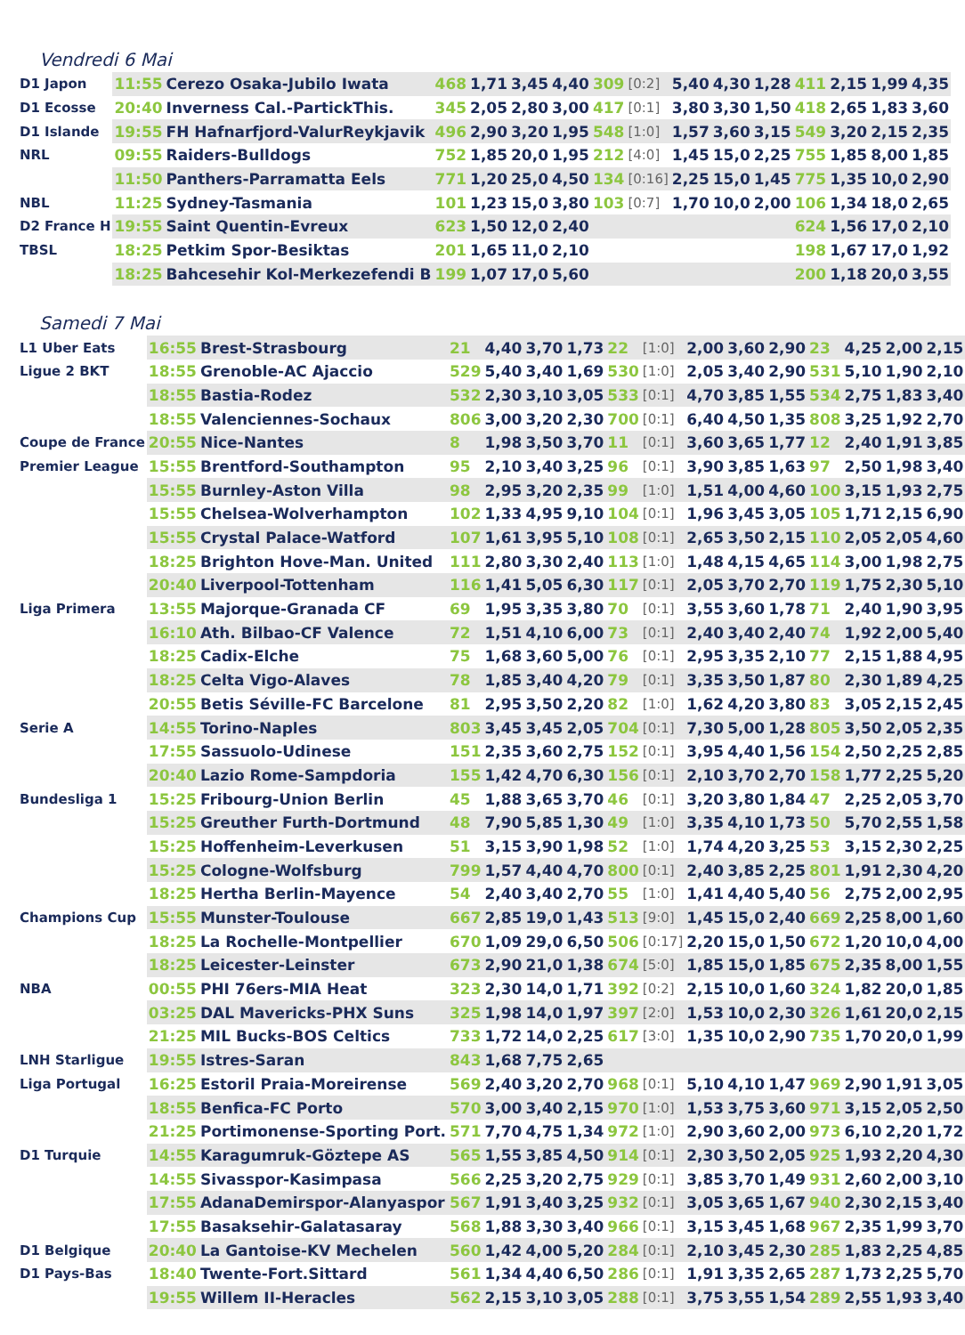Vendredi 6 Mai
| D1 Japon | 11:55 | Cerezo Osaka-Jubilo Iwata | 468 | 1,71 | 3,45 | 4,40 | 309 | [0:2] | 5,40 | 4,30 | 1,28 | 411 | 2,15 | 1,99 | 4,35 |
| D1 Ecosse | 20:40 | Inverness Cal.-PartickThis. | 345 | 2,05 | 2,80 | 3,00 | 417 | [0:1] | 3,80 | 3,30 | 1,50 | 418 | 2,65 | 1,83 | 3,60 |
| D1 Islande | 19:55 | FH Hafnarfjord-ValurReykjavik | 496 | 2,90 | 3,20 | 1,95 | 548 | [1:0] | 1,57 | 3,60 | 3,15 | 549 | 3,20 | 2,15 | 2,35 |
| NRL | 09:55 | Raiders-Bulldogs | 752 | 1,85 | 20,0 | 1,95 | 212 | [4:0] | 1,45 | 15,0 | 2,25 | 755 | 1,85 | 8,00 | 1,85 |
| | 11:50 | Panthers-Parramatta Eels | 771 | 1,20 | 25,0 | 4,50 | 134 | [0:16] | 2,25 | 15,0 | 1,45 | 775 | 1,35 | 10,0 | 2,90 |
| NBL | 11:25 | Sydney-Tasmania | 101 | 1,23 | 15,0 | 3,80 | 103 | [0:7] | 1,70 | 10,0 | 2,00 | 106 | 1,34 | 18,0 | 2,65 |
| D2 France H | 19:55 | Saint Quentin-Evreux | 623 | 1,50 | 12,0 | 2,40 | | | | | | 624 | 1,56 | 17,0 | 2,10 |
| TBSL | 18:25 | Petkim Spor-Besiktas | 201 | 1,65 | 11,0 | 2,10 | | | | | | 198 | 1,67 | 17,0 | 1,92 |
| | 18:25 | Bahcesehir Kol-Merkezefendi B | 199 | 1,07 | 17,0 | 5,60 | | | | | | 200 | 1,18 | 20,0 | 3,55 |
Samedi 7 Mai
| L1 Uber Eats | 16:55 | Brest-Strasbourg | 21 | 4,40 | 3,70 | 1,73 | 22 | [1:0] | 2,00 | 3,60 | 2,90 | 23 | 4,25 | 2,00 | 2,15 |
| Ligue 2 BKT | 18:55 | Grenoble-AC Ajaccio | 529 | 5,40 | 3,40 | 1,69 | 530 | [1:0] | 2,05 | 3,40 | 2,90 | 531 | 5,10 | 1,90 | 2,10 |
| | 18:55 | Bastia-Rodez | 532 | 2,30 | 3,10 | 3,05 | 533 | [0:1] | 4,70 | 3,85 | 1,55 | 534 | 2,75 | 1,83 | 3,40 |
| | 18:55 | Valenciennes-Sochaux | 806 | 3,00 | 3,20 | 2,30 | 700 | [0:1] | 6,40 | 4,50 | 1,35 | 808 | 3,25 | 1,92 | 2,70 |
| Coupe de France | 20:55 | Nice-Nantes | 8 | 1,98 | 3,50 | 3,70 | 11 | [0:1] | 3,60 | 3,65 | 1,77 | 12 | 2,40 | 1,91 | 3,85 |
| Premier League | 15:55 | Brentford-Southampton | 95 | 2,10 | 3,40 | 3,25 | 96 | [0:1] | 3,90 | 3,85 | 1,63 | 97 | 2,50 | 1,98 | 3,40 |
| | 15:55 | Burnley-Aston Villa | 98 | 2,95 | 3,20 | 2,35 | 99 | [1:0] | 1,51 | 4,00 | 4,60 | 100 | 3,15 | 1,93 | 2,75 |
| | 15:55 | Chelsea-Wolverhampton | 102 | 1,33 | 4,95 | 9,10 | 104 | [0:1] | 1,96 | 3,45 | 3,05 | 105 | 1,71 | 2,15 | 6,90 |
| | 15:55 | Crystal Palace-Watford | 107 | 1,61 | 3,95 | 5,10 | 108 | [0:1] | 2,65 | 3,50 | 2,15 | 110 | 2,05 | 2,05 | 4,60 |
| | 18:25 | Brighton Hove-Man. United | 111 | 2,80 | 3,30 | 2,40 | 113 | [1:0] | 1,48 | 4,15 | 4,65 | 114 | 3,00 | 1,98 | 2,75 |
| | 20:40 | Liverpool-Tottenham | 116 | 1,41 | 5,05 | 6,30 | 117 | [0:1] | 2,05 | 3,70 | 2,70 | 119 | 1,75 | 2,30 | 5,10 |
| Liga Primera | 13:55 | Majorque-Granada CF | 69 | 1,95 | 3,35 | 3,80 | 70 | [0:1] | 3,55 | 3,60 | 1,78 | 71 | 2,40 | 1,90 | 3,95 |
| | 16:10 | Ath. Bilbao-CF Valence | 72 | 1,51 | 4,10 | 6,00 | 73 | [0:1] | 2,40 | 3,40 | 2,40 | 74 | 1,92 | 2,00 | 5,40 |
| | 18:25 | Cadix-Elche | 75 | 1,68 | 3,60 | 5,00 | 76 | [0:1] | 2,95 | 3,35 | 2,10 | 77 | 2,15 | 1,88 | 4,95 |
| | 18:25 | Celta Vigo-Alaves | 78 | 1,85 | 3,40 | 4,20 | 79 | [0:1] | 3,35 | 3,50 | 1,87 | 80 | 2,30 | 1,89 | 4,25 |
| | 20:55 | Betis Séville-FC Barcelone | 81 | 2,95 | 3,50 | 2,20 | 82 | [1:0] | 1,62 | 4,20 | 3,80 | 83 | 3,05 | 2,15 | 2,45 |
| Serie A | 14:55 | Torino-Naples | 803 | 3,45 | 3,45 | 2,05 | 704 | [0:1] | 7,30 | 5,00 | 1,28 | 805 | 3,50 | 2,05 | 2,35 |
| | 17:55 | Sassuolo-Udinese | 151 | 2,35 | 3,60 | 2,75 | 152 | [0:1] | 3,95 | 4,40 | 1,56 | 154 | 2,50 | 2,25 | 2,85 |
| | 20:40 | Lazio Rome-Sampdoria | 155 | 1,42 | 4,70 | 6,30 | 156 | [0:1] | 2,10 | 3,70 | 2,70 | 158 | 1,77 | 2,25 | 5,20 |
| Bundesliga 1 | 15:25 | Fribourg-Union Berlin | 45 | 1,88 | 3,65 | 3,70 | 46 | [0:1] | 3,20 | 3,80 | 1,84 | 47 | 2,25 | 2,05 | 3,70 |
| | 15:25 | Greuther Furth-Dortmund | 48 | 7,90 | 5,85 | 1,30 | 49 | [1:0] | 3,35 | 4,10 | 1,73 | 50 | 5,70 | 2,55 | 1,58 |
| | 15:25 | Hoffenheim-Leverkusen | 51 | 3,15 | 3,90 | 1,98 | 52 | [1:0] | 1,74 | 4,20 | 3,25 | 53 | 3,15 | 2,30 | 2,25 |
| | 15:25 | Cologne-Wolfsburg | 799 | 1,57 | 4,40 | 4,70 | 800 | [0:1] | 2,40 | 3,85 | 2,25 | 801 | 1,91 | 2,30 | 4,20 |
| | 18:25 | Hertha Berlin-Mayence | 54 | 2,40 | 3,40 | 2,70 | 55 | [1:0] | 1,41 | 4,40 | 5,40 | 56 | 2,75 | 2,00 | 2,95 |
| Champions Cup | 15:55 | Munster-Toulouse | 667 | 2,85 | 19,0 | 1,43 | 513 | [9:0] | 1,45 | 15,0 | 2,40 | 669 | 2,25 | 8,00 | 1,60 |
| | 18:25 | La Rochelle-Montpellier | 670 | 1,09 | 29,0 | 6,50 | 506 | [0:17] | 2,20 | 15,0 | 1,50 | 672 | 1,20 | 10,0 | 4,00 |
| | 18:25 | Leicester-Leinster | 673 | 2,90 | 21,0 | 1,38 | 674 | [5:0] | 1,85 | 15,0 | 1,85 | 675 | 2,35 | 8,00 | 1,55 |
| NBA | 00:55 | PHI 76ers-MIA Heat | 323 | 2,30 | 14,0 | 1,71 | 392 | [0:2] | 2,15 | 10,0 | 1,60 | 324 | 1,82 | 20,0 | 1,85 |
| | 03:25 | DAL Mavericks-PHX Suns | 325 | 1,98 | 14,0 | 1,97 | 397 | [2:0] | 1,53 | 10,0 | 2,30 | 326 | 1,61 | 20,0 | 2,15 |
| | 21:25 | MIL Bucks-BOS Celtics | 733 | 1,72 | 14,0 | 2,25 | 617 | [3:0] | 1,35 | 10,0 | 2,90 | 735 | 1,70 | 20,0 | 1,99 |
| LNH Starligue | 19:55 | Istres-Saran | 843 | 1,68 | 7,75 | 2,65 | | | | | | | | | |
| Liga Portugal | 16:25 | Estoril Praia-Moreirense | 569 | 2,40 | 3,20 | 2,70 | 968 | [0:1] | 5,10 | 4,10 | 1,47 | 969 | 2,90 | 1,91 | 3,05 |
| | 18:55 | Benfica-FC Porto | 570 | 3,00 | 3,40 | 2,15 | 970 | [1:0] | 1,53 | 3,75 | 3,60 | 971 | 3,15 | 2,05 | 2,50 |
| | 21:25 | Portimonense-Sporting Port. | 571 | 7,70 | 4,75 | 1,34 | 972 | [1:0] | 2,90 | 3,60 | 2,00 | 973 | 6,10 | 2,20 | 1,72 |
| D1 Turquie | 14:55 | Karagumruk-Göztepe AS | 565 | 1,55 | 3,85 | 4,50 | 914 | [0:1] | 2,30 | 3,50 | 2,05 | 925 | 1,93 | 2,20 | 4,30 |
| | 14:55 | Sivasspor-Kasimpasa | 566 | 2,25 | 3,20 | 2,75 | 929 | [0:1] | 3,85 | 3,70 | 1,49 | 931 | 2,60 | 2,00 | 3,10 |
| | 17:55 | AdanaDemirspor-Alanyaspor | 567 | 1,91 | 3,40 | 3,25 | 932 | [0:1] | 3,05 | 3,65 | 1,67 | 940 | 2,30 | 2,15 | 3,40 |
| | 17:55 | Basaksehir-Galatasaray | 568 | 1,88 | 3,30 | 3,40 | 966 | [0:1] | 3,15 | 3,45 | 1,68 | 967 | 2,35 | 1,99 | 3,70 |
| D1 Belgique | 20:40 | La Gantoise-KV Mechelen | 560 | 1,42 | 4,00 | 5,20 | 284 | [0:1] | 2,10 | 3,45 | 2,30 | 285 | 1,83 | 2,25 | 4,85 |
| D1 Pays-Bas | 18:40 | Twente-Fort.Sittard | 561 | 1,34 | 4,40 | 6,50 | 286 | [0:1] | 1,91 | 3,35 | 2,65 | 287 | 1,73 | 2,25 | 5,70 |
| | 19:55 | Willem II-Heracles | 562 | 2,15 | 3,10 | 3,05 | 288 | [0:1] | 3,75 | 3,55 | 1,54 | 289 | 2,55 | 1,93 | 3,40 |